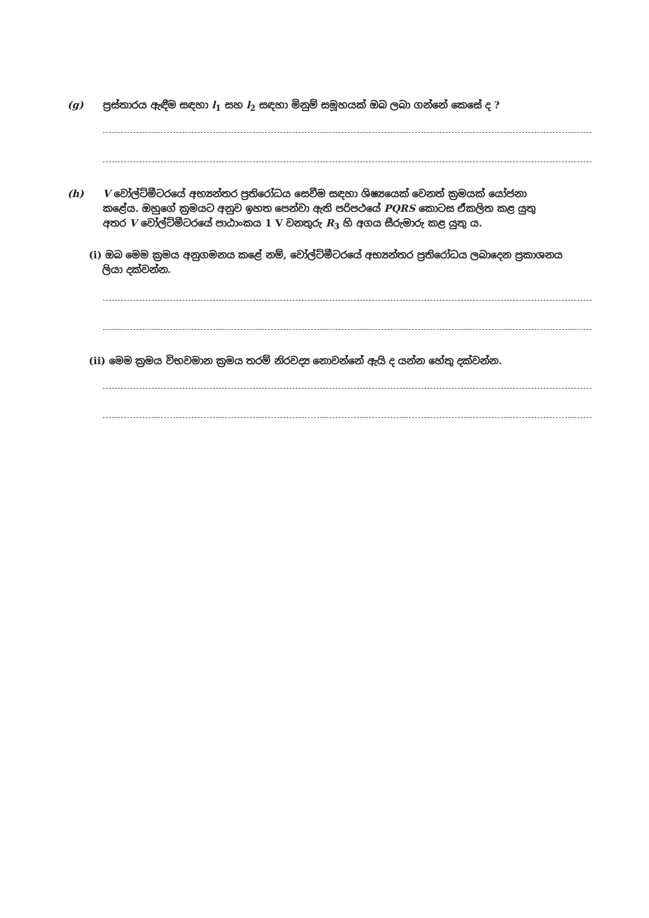(g) ප්‍රස්තාරය ඇඳීම සඳහා l<sub>1</sub> සහ l<sub>2</sub> සඳහා මිනුම් සමූහයක් ඔබ ලබා ගන්නේ කෙසේ ද ?
(h) V වෝල්ට්මීටරයේ අභ්‍යන්තර ප්‍රතිරෝධය සෙවීම සඳහා ශිෂ්‍යයෙක් වෙනත් ක්‍රමයක් යෝජනා
කළේය. ඔහුගේ ක්‍රමයට අනුව ඉහත පෙන්වා ඇති පරිපථයේ PQRS කොටස ඒකලිත කළ යුතු
අතර V වෝල්ට්මීටරයේ පාඨාංකය 1 V වනතුරු R<sub>3</sub> හි අගය සීරුමාරු කළ යුතු ය.
(i) ඔබ මෙම ක්‍රමය අනුගමනය කළේ නම්, වෝල්ට්මීටරයේ අභ්‍යන්තර ප්‍රතිරෝධය ලබාදෙන ප්‍රකාශනය
ලියා දක්වන්න.
(ii) මෙම ක්‍රමය විභවමාන ක්‍රමය තරම් නිරවද්‍ය නොවන්නේ ඇයි ද යන්න හේතු දක්වන්න.